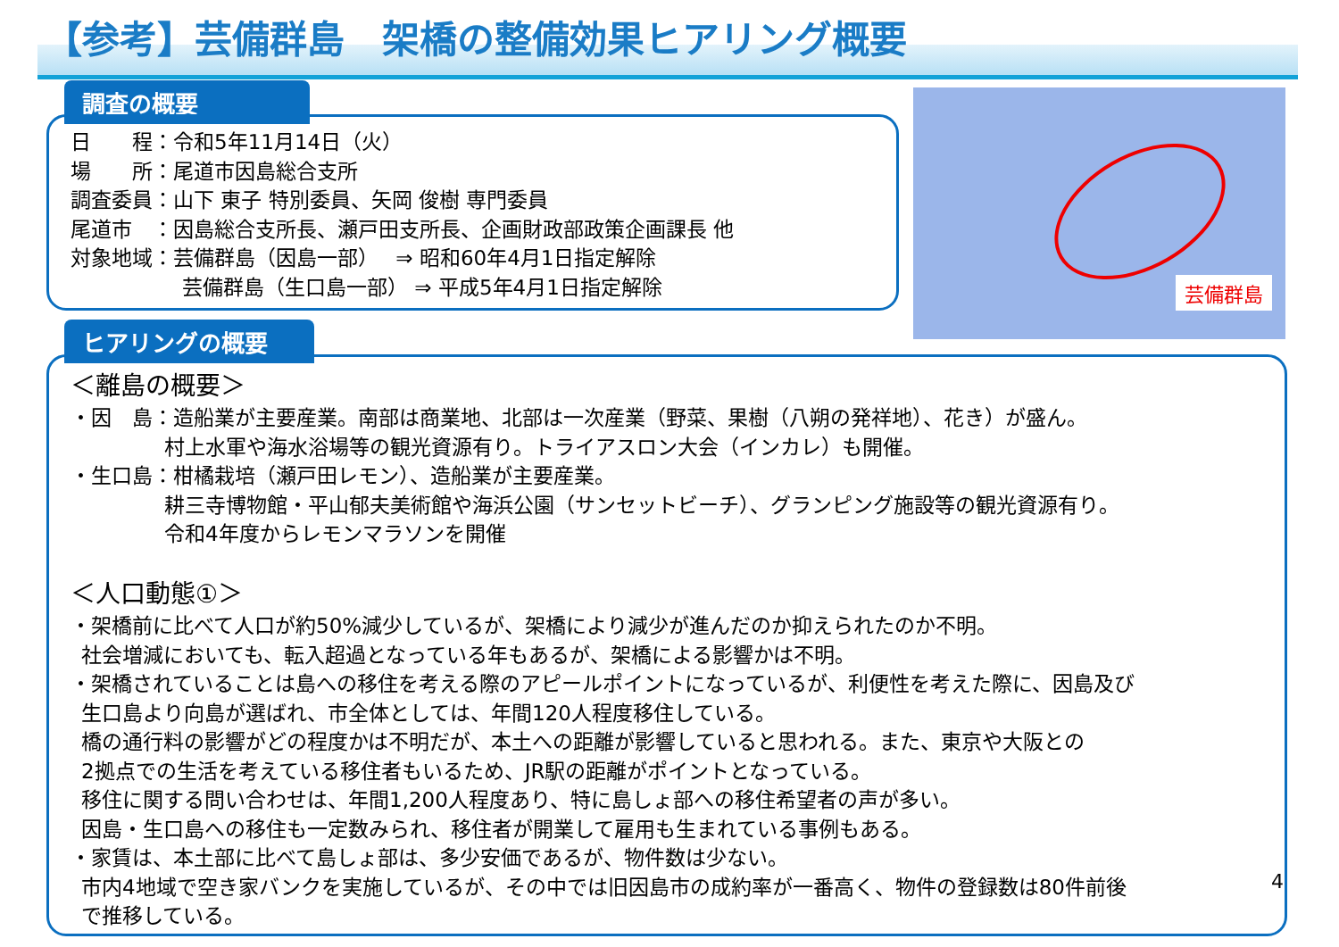【参考】芸備群島　架橋の整備効果ヒアリング概要
調査の概要
日　　程：令和5年11月14日（火）
場　　所：尾道市因島総合支所
調査委員：山下 東子 特別委員、矢岡 俊樹 専門委員
尾道市　：因島総合支所長、瀬戸田支所長、企画財政部政策企画課長 他
対象地域：芸備群島（因島一部）　 ⇒ 昭和60年4月1日指定解除
芸備群島（生口島一部） ⇒ 平成5年4月1日指定解除
芸備群島
ヒアリングの概要
＜離島の概要＞
・因　島：造船業が主要産業。南部は商業地、北部は一次産業（野菜、果樹（八朔の発祥地）、花き）が盛ん。
村上水軍や海水浴場等の観光資源有り。トライアスロン大会（インカレ）も開催。
・生口島：柑橘栽培（瀬戸田レモン）、造船業が主要産業。
耕三寺博物館・平山郁夫美術館や海浜公園（サンセットビーチ）、グランピング施設等の観光資源有り。
令和4年度からレモンマラソンを開催
＜人口動態①＞
・架橋前に比べて人口が約50%減少しているが、架橋により減少が進んだのか抑えられたのか不明。
社会増減においても、転入超過となっている年もあるが、架橋による影響かは不明。
・架橋されていることは島への移住を考える際のアピールポイントになっているが、利便性を考えた際に、因島及び
生口島より向島が選ばれ、市全体としては、年間120人程度移住している。
橋の通行料の影響がどの程度かは不明だが、本土への距離が影響していると思われる。また、東京や大阪との
2拠点での生活を考えている移住者もいるため、JR駅の距離がポイントとなっている。
移住に関する問い合わせは、年間1,200人程度あり、特に島しょ部への移住希望者の声が多い。
因島・生口島への移住も一定数みられ、移住者が開業して雇用も生まれている事例もある。
・家賃は、本土部に比べて島しょ部は、多少安価であるが、物件数は少ない。
市内4地域で空き家バンクを実施しているが、その中では旧因島市の成約率が一番高く、物件の登録数は80件前後
で推移している。
4